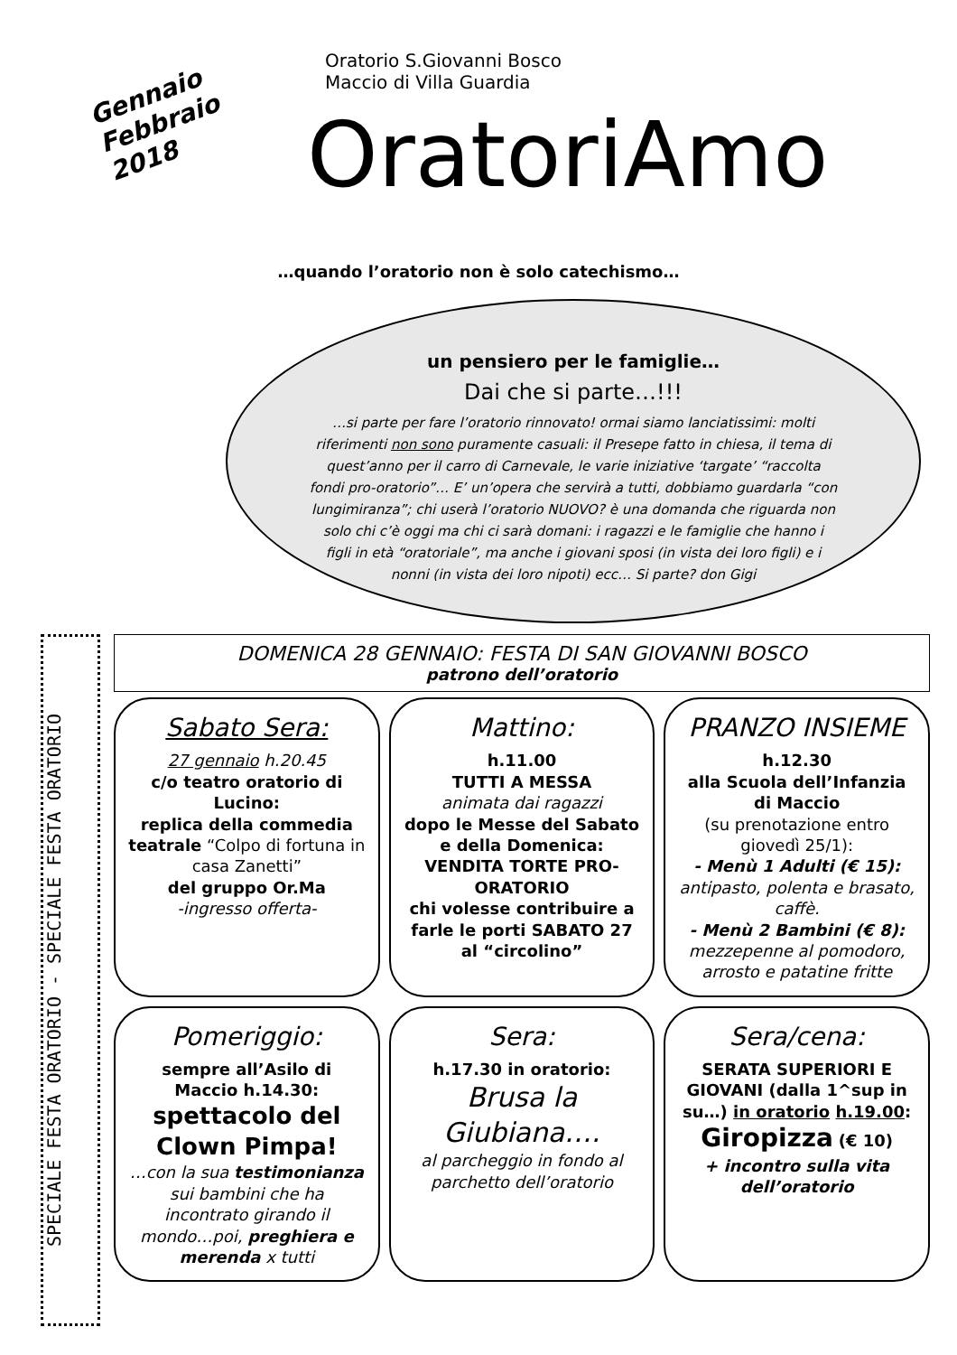Gennaio
Febbraio
2018
Oratorio S.Giovanni Bosco
Maccio di Villa Guardia
OratoriAmo
…quando l’oratorio non è solo catechismo…
un pensiero per le famiglie…
Dai che si parte…!!!
…si parte per fare l’oratorio rinnovato! ormai siamo lanciatissimi: molti riferimenti non sono puramente casuali: il Presepe fatto in chiesa, il tema di quest’anno per il carro di Carnevale, le varie iniziative ‘targate’ “raccolta fondi pro-oratorio”… E’ un’opera che servirà a tutti, dobbiamo guardarla “con lungimiranza”; chi userà l’oratorio NUOVO? è una domanda che riguarda non solo chi c’è oggi ma chi ci sarà domani: i ragazzi e le famiglie che hanno i figli in età “oratoriale”, ma anche i giovani sposi (in vista dei loro figli) e i nonni (in vista dei loro nipoti) ecc… Si parte? don Gigi
SPECIALE FESTA ORATORIO - SPECIALE FESTA ORATORIO
DOMENICA 28 GENNAIO: FESTA DI SAN GIOVANNI BOSCO
patrono dell’oratorio
Sabato Sera:
27 gennaio h.20.45
c/o teatro oratorio di Lucino:
replica della commedia teatrale “Colpo di fortuna in casa Zanetti”
del gruppo Or.Ma
-ingresso offerta-
Mattino:
h.11.00
TUTTI A MESSA
animata dai ragazzi
dopo le Messe del Sabato e della Domenica:
VENDITA TORTE PRO-ORATORIO
chi volesse contribuire a farle le porti SABATO 27 al “circolino”
PRANZO INSIEME
h.12.30
alla Scuola dell’Infanzia di Maccio
(su prenotazione entro giovedì 25/1):
- Menù 1 Adulti (€ 15):
antipasto, polenta e brasato, caffè.
- Menù 2 Bambini (€ 8):
mezzepenne al pomodoro, arrosto e patatine fritte
Pomeriggio:
sempre all’Asilo di Maccio h.14.30:
spettacolo del Clown Pimpa!
…con la sua testimonianza sui bambini che ha incontrato girando il mondo…poi, preghiera e merenda x tutti
Sera:
h.17.30 in oratorio:
Brusa la Giubiana….
al parcheggio in fondo al parchetto dell’oratorio
Sera/cena:
SERATA SUPERIORI E GIOVANI (dalla 1^sup in su…) in oratorio h.19.00:
Giropizza (€ 10)
+ incontro sulla vita dell’oratorio